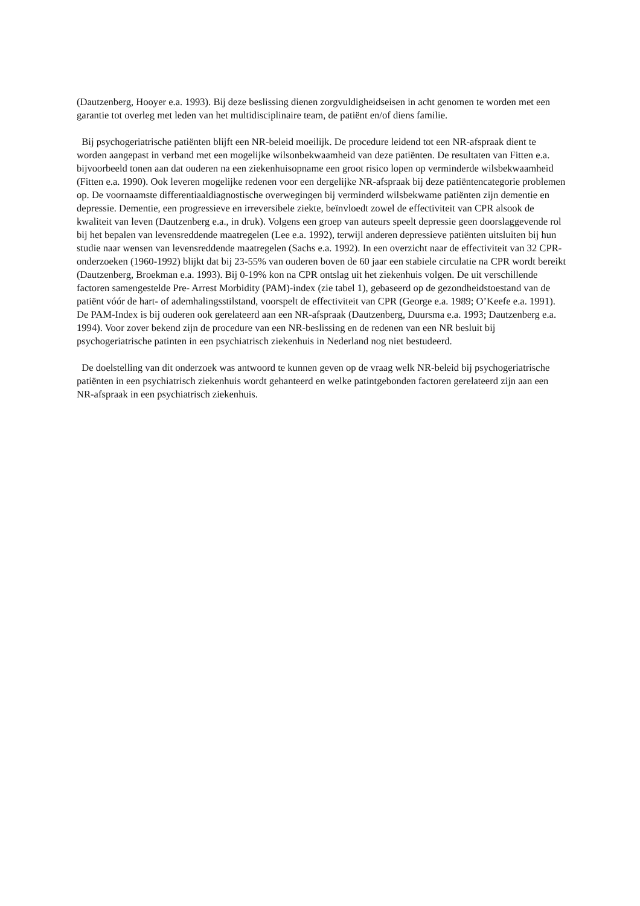(Dautzenberg, Hooyer e.a. 1993). Bij deze beslissing dienen zorgvuldigheidseisen in acht genomen te worden met een garantie tot overleg met leden van het multidisciplinaire team, de patiënt en/of diens familie.
Bij psychogeriatrische patiënten blijft een NR-beleid moeilijk. De procedure leidend tot een NR-afspraak dient te worden aangepast in verband met een mogelijke wilsonbekwaamheid van deze patiënten. De resultaten van Fitten e.a. bijvoorbeeld tonen aan dat ouderen na een ziekenhuisopname een groot risico lopen op verminderde wilsbekwaamheid (Fitten e.a. 1990). Ook leveren mogelijke redenen voor een dergelijke NR-afspraak bij deze patiëntencategorie problemen op. De voornaamste differentiaaldiagnostische overwegingen bij verminderd wilsbekwame patiënten zijn dementie en depressie. Dementie, een progressieve en irreversibele ziekte, beïnvloedt zowel de effectiviteit van CPR alsook de kwaliteit van leven (Dautzenberg e.a., in druk). Volgens een groep van auteurs speelt depressie geen doorslaggevende rol bij het bepalen van levensreddende maatregelen (Lee e.a. 1992), terwijl anderen depressieve patiënten uitsluiten bij hun studie naar wensen van levensreddende maatregelen (Sachs e.a. 1992). In een overzicht naar de effectiviteit van 32 CPR-onderzoeken (1960-1992) blijkt dat bij 23-55% van ouderen boven de 60 jaar een stabiele circulatie na CPR wordt bereikt (Dautzenberg, Broekman e.a. 1993). Bij 0-19% kon na CPR ontslag uit het ziekenhuis volgen. De uit verschillende factoren samengestelde Pre- Arrest Morbidity (PAM)-index (zie tabel 1), gebaseerd op de gezondheidstoestand van de patiënt vóór de hart- of ademhalingsstilstand, voorspelt de effectiviteit van CPR (George e.a. 1989; O’Keefe e.a. 1991). De PAM-Index is bij ouderen ook gerelateerd aan een NR-afspraak (Dautzenberg, Duursma e.a. 1993; Dautzenberg e.a. 1994). Voor zover bekend zijn de procedure van een NR-beslissing en de redenen van een NR besluit bij psychogeriatrische patinten in een psychiatrisch ziekenhuis in Nederland nog niet bestudeerd.
De doelstelling van dit onderzoek was antwoord te kunnen geven op de vraag welk NR-beleid bij psychogeriatrische patiënten in een psychiatrisch ziekenhuis wordt gehanteerd en welke patintgebonden factoren gerelateerd zijn aan een NR-afspraak in een psychiatrisch ziekenhuis.